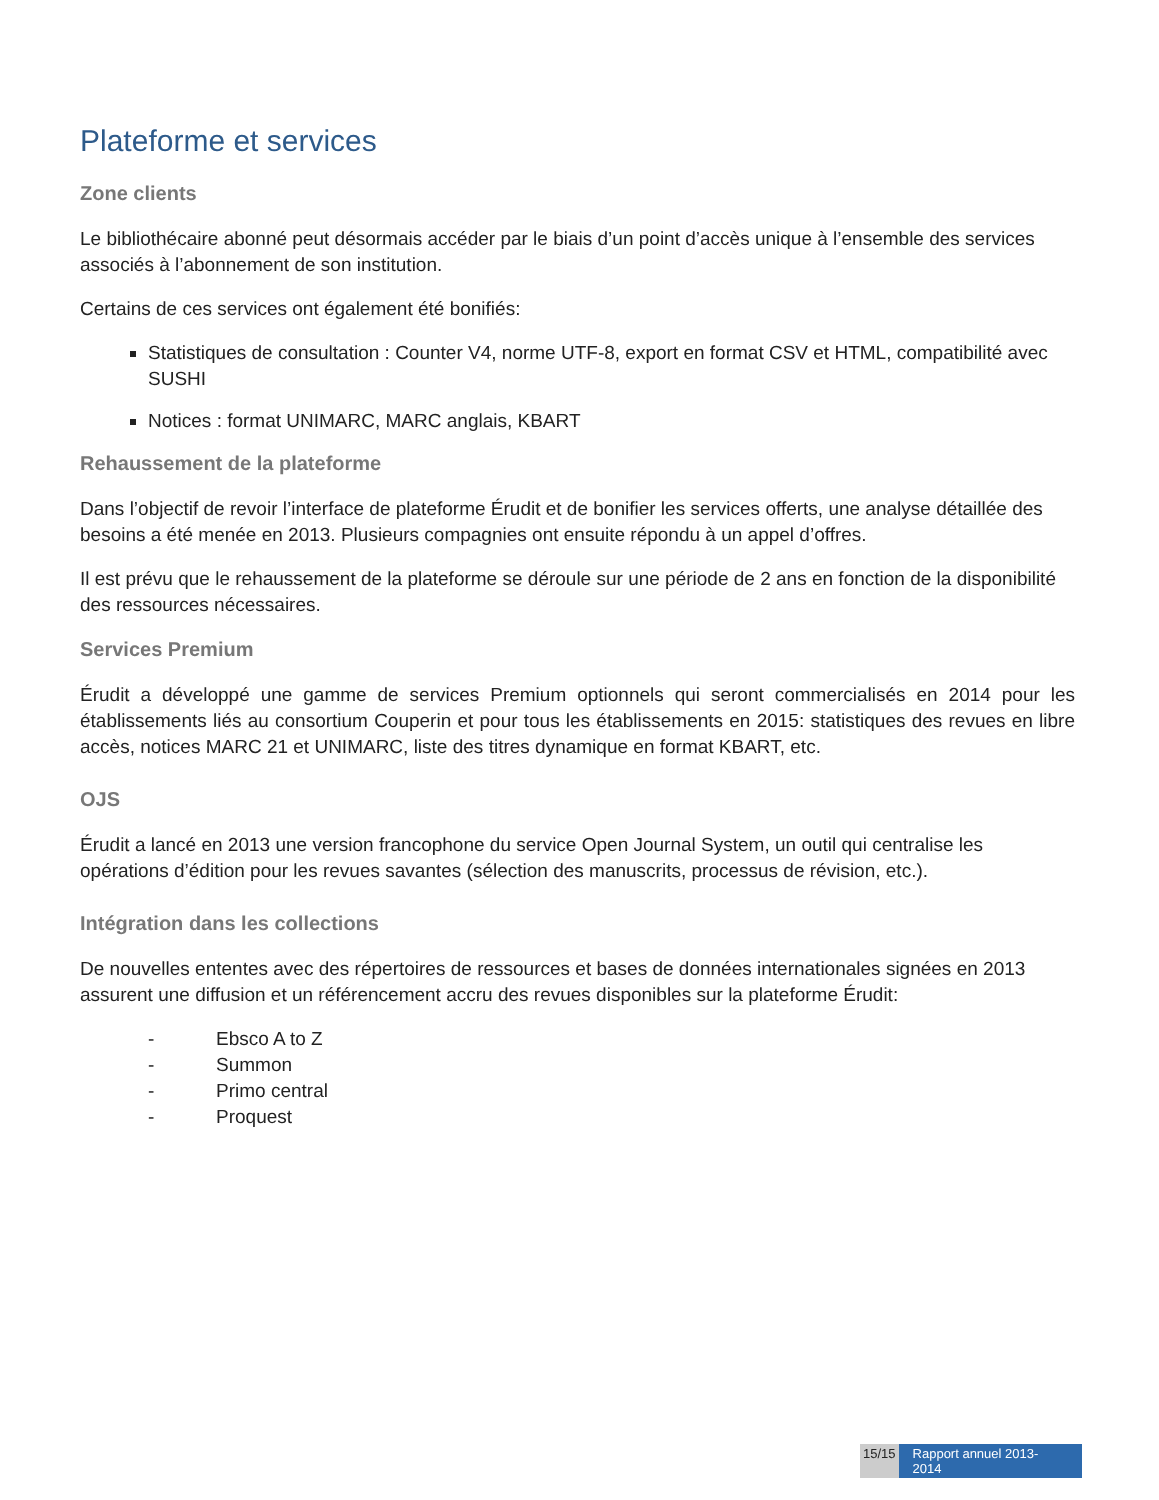Plateforme et services
Zone clients
Le bibliothécaire abonné peut désormais accéder par le biais d’un point d’accès unique à l’ensemble des services associés à l’abonnement de son institution.
Certains de ces services ont également été bonifiés:
Statistiques de consultation : Counter V4, norme UTF-8, export en format CSV et HTML, compatibilité avec SUSHI
Notices : format UNIMARC, MARC anglais, KBART
Rehaussement de la plateforme
Dans l’objectif de revoir l’interface de plateforme Érudit et de bonifier les services offerts, une analyse détaillée des besoins a été menée en 2013. Plusieurs compagnies ont ensuite répondu à un appel d’offres.
Il est prévu que le rehaussement de la plateforme se déroule sur une période de 2 ans en fonction de la disponibilité des ressources nécessaires.
Services Premium
Érudit a développé une gamme de services Premium optionnels qui seront commercialisés en 2014 pour les établissements liés au consortium Couperin et pour tous les établissements en 2015: statistiques des revues en libre accès, notices MARC 21 et UNIMARC, liste des titres dynamique en format KBART, etc.
OJS
Érudit a lancé en 2013 une version francophone du service Open Journal System, un outil qui centralise les opérations d’édition pour les revues savantes (sélection des manuscrits, processus de révision, etc.).
Intégration dans les collections
De nouvelles ententes avec des répertoires de ressources et bases de données internationales signées en 2013 assurent une diffusion et un référencement accru des revues disponibles sur la plateforme Érudit:
- Ebsco A to Z
- Summon
- Primo central
- Proquest
15/15 Rapport annuel 2013- 2014